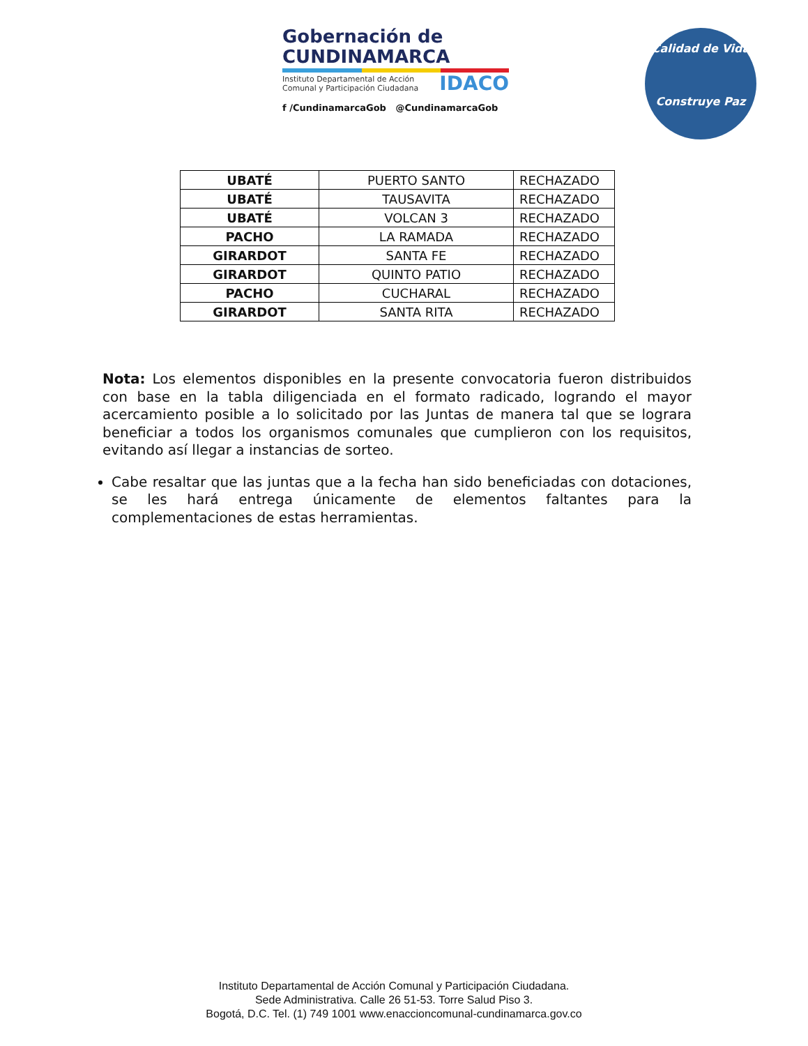Gobernación de
CUNDINAMARCA
Instituto Departamental de Acción
Comunal y Participación Ciudadana
IDACO
f /CundinamarcaGob @CundinamarcaGob
Calidad de Vida
Construye Paz
| UBATÉ | PUERTO SANTO | RECHAZADO |
| UBATÉ | TAUSAVITA | RECHAZADO |
| UBATÉ | VOLCAN 3 | RECHAZADO |
| PACHO | LA RAMADA | RECHAZADO |
| GIRARDOT | SANTA FE | RECHAZADO |
| GIRARDOT | QUINTO PATIO | RECHAZADO |
| PACHO | CUCHARAL | RECHAZADO |
| GIRARDOT | SANTA RITA | RECHAZADO |
Nota: Los elementos disponibles en la presente convocatoria fueron distribuidos con base en la tabla diligenciada en el formato radicado, logrando el mayor acercamiento posible a lo solicitado por las Juntas de manera tal que se lograra beneficiar a todos los organismos comunales que cumplieron con los requisitos, evitando así llegar a instancias de sorteo.
Cabe resaltar que las juntas que a la fecha han sido beneficiadas con dotaciones, se les hará entrega únicamente de elementos faltantes para la complementaciones de estas herramientas.
Instituto Departamental de Acción Comunal y Participación Ciudadana.
Sede Administrativa. Calle 26 51-53. Torre Salud Piso 3.
Bogotá, D.C. Tel. (1) 749 1001 www.enaccioncomunal-cundinamarca.gov.co